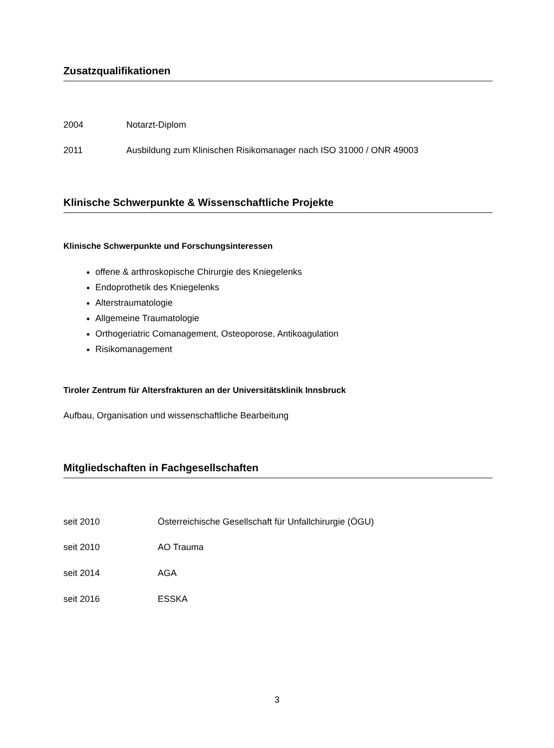Zusatzqualifikationen
2004 Notarzt-Diplom
2011 Ausbildung zum Klinischen Risikomanager nach ISO 31000 / ONR 49003
Klinische Schwerpunkte & Wissenschaftliche Projekte
Klinische Schwerpunkte und Forschungsinteressen
offene & arthroskopische Chirurgie des Kniegelenks
Endoprothetik des Kniegelenks
Alterstraumatologie
Allgemeine Traumatologie
Orthogeriatric Comanagement, Osteoporose, Antikoagulation
Risikomanagement
Tiroler Zentrum für Altersfrakturen an der Universitätsklinik Innsbruck
Aufbau, Organisation und wissenschaftliche Bearbeitung
Mitgliedschaften in Fachgesellschaften
seit 2010 Österreichische Gesellschaft für Unfallchirurgie (ÖGU)
seit 2010 AO Trauma
seit 2014 AGA
seit 2016 ESSKA
3